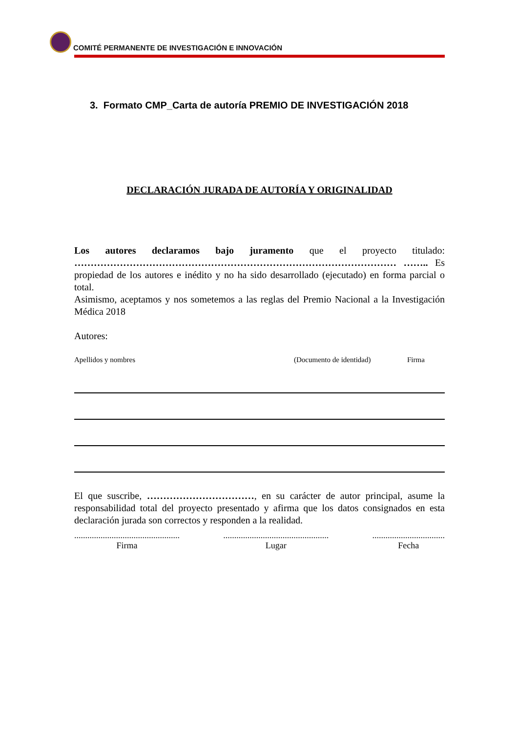COMITÉ PERMANENTE DE INVESTIGACIÓN E INNOVACIÓN
3. Formato CMP_Carta de autoría PREMIO DE INVESTIGACIÓN 2018
DECLARACIÓN JURADA DE AUTORÍA Y ORIGINALIDAD
Los autores declaramos bajo juramento que el proyecto titulado: ……………………………………………………………………………………… …….. Es propiedad de los autores e inédito y no ha sido desarrollado (ejecutado) en forma parcial o total.
Asimismo, aceptamos y nos sometemos a las reglas del Premio Nacional a la Investigación Médica 2018
Autores:
Apellidos y nombres (Documento de identidad) Firma
El que suscribe, ……………………………, en su carácter de autor principal, asume la responsabilidad total del proyecto presentado y afirma que los datos consignados en esta declaración jurada son correctos y responden a la realidad.
................................................
Firma
................................................
Lugar
.................................
Fecha